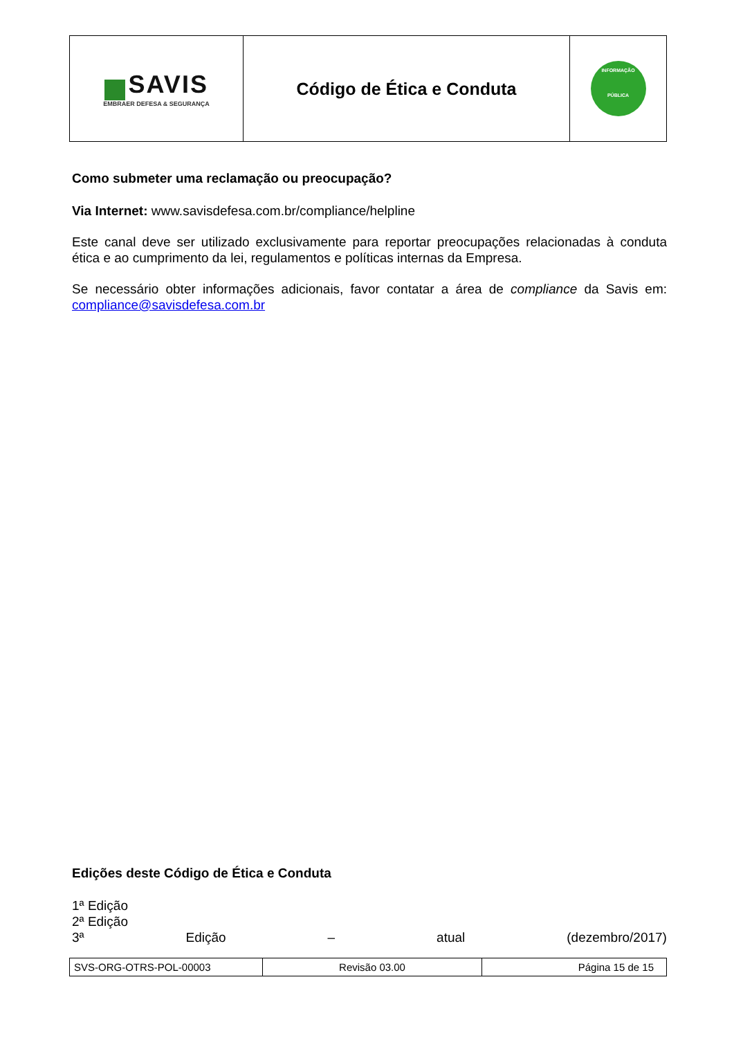| SAVIS EMBRAER DEFESA & SEGURANÇA | Código de Ética e Conduta | INFORMAÇÃO PÚBLICA |
Como submeter uma reclamação ou preocupação?
Via Internet: www.savisdefesa.com.br/compliance/helpline
Este canal deve ser utilizado exclusivamente para reportar preocupações relacionadas à conduta ética e ao cumprimento da lei, regulamentos e políticas internas da Empresa.
Se necessário obter informações adicionais, favor contatar a área de compliance da Savis em: compliance@savisdefesa.com.br
Edições deste Código de Ética e Conduta
1ª Edição
2ª Edição
3ª Edição – atual (dezembro/2017)
| SVS-ORG-OTRS-POL-00003 | Revisão 03.00 | Página 15 de 15 |